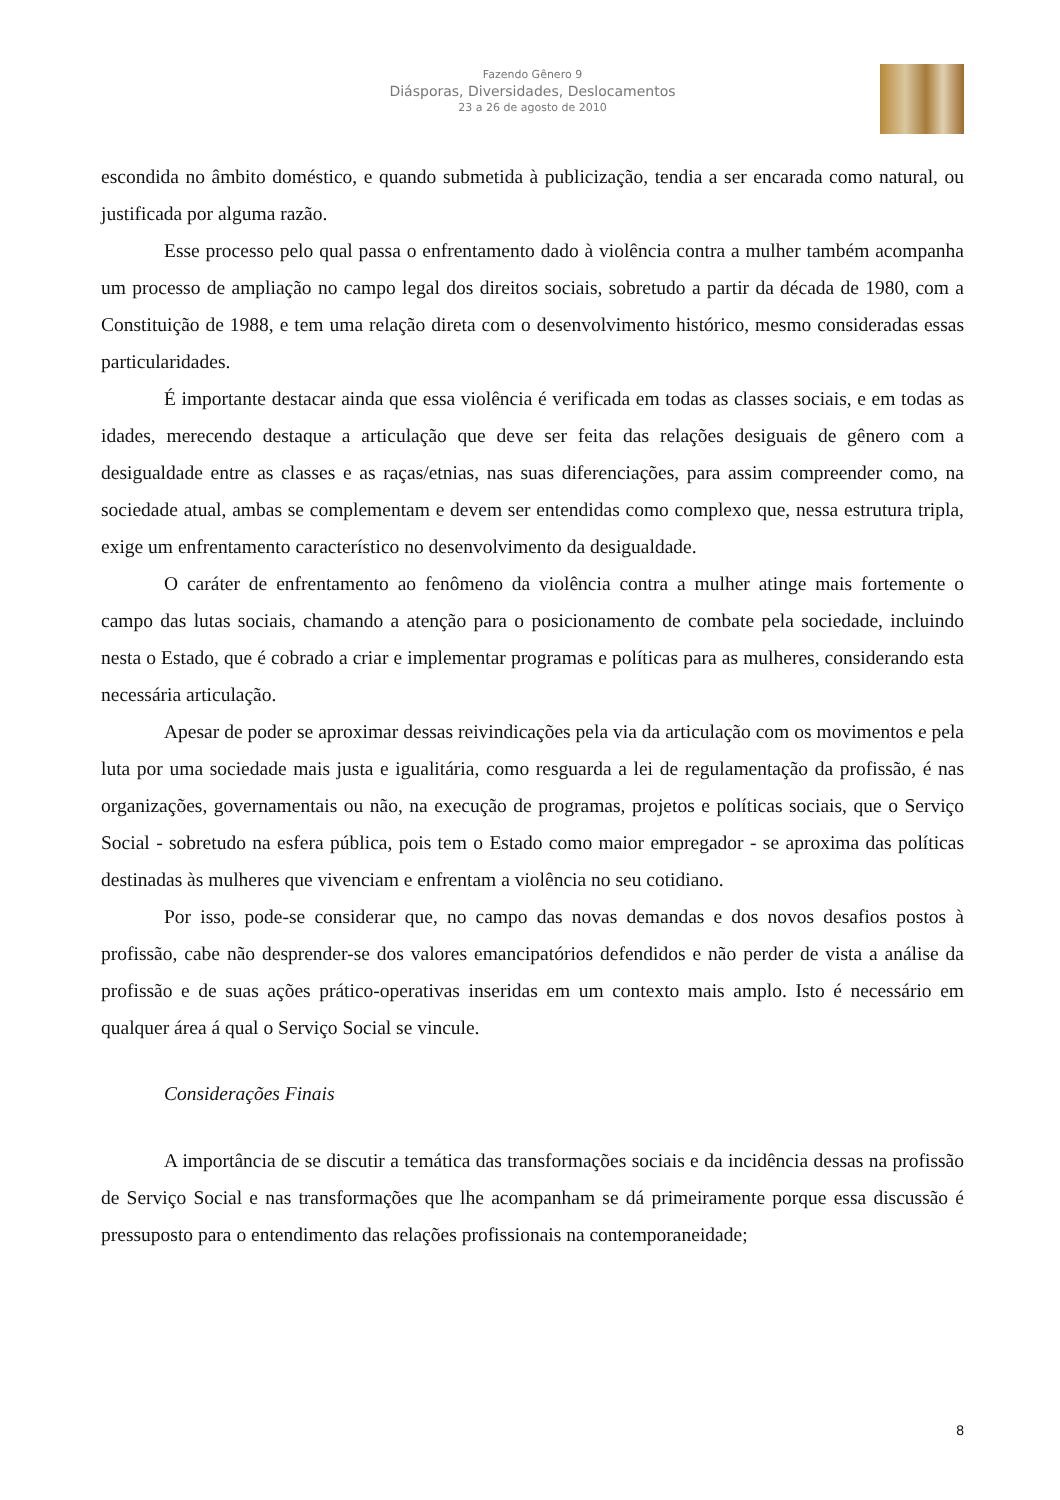Fazendo Gênero 9
Diásporas, Diversidades, Deslocamentos
23 a 26 de agosto de 2010
escondida no âmbito doméstico, e quando submetida à publicização, tendia a ser encarada como natural, ou justificada por alguma razão.
Esse processo pelo qual passa o enfrentamento dado à violência contra a mulher também acompanha um processo de ampliação no campo legal dos direitos sociais, sobretudo a partir da década de 1980, com a Constituição de 1988, e tem uma relação direta com o desenvolvimento histórico, mesmo consideradas essas particularidades.
É importante destacar ainda que essa violência é verificada em todas as classes sociais, e em todas as idades, merecendo destaque a articulação que deve ser feita das relações desiguais de gênero com a desigualdade entre as classes e as raças/etnias, nas suas diferenciações, para assim compreender como, na sociedade atual, ambas se complementam e devem ser entendidas como complexo que, nessa estrutura tripla, exige um enfrentamento característico no desenvolvimento da desigualdade.
O caráter de enfrentamento ao fenômeno da violência contra a mulher atinge mais fortemente o campo das lutas sociais, chamando a atenção para o posicionamento de combate pela sociedade, incluindo nesta o Estado, que é cobrado a criar e implementar programas e políticas para as mulheres, considerando esta necessária articulação.
Apesar de poder se aproximar dessas reivindicações pela via da articulação com os movimentos e pela luta por uma sociedade mais justa e igualitária, como resguarda a lei de regulamentação da profissão, é nas organizações, governamentais ou não, na execução de programas, projetos e políticas sociais, que o Serviço Social - sobretudo na esfera pública, pois tem o Estado como maior empregador - se aproxima das políticas destinadas às mulheres que vivenciam e enfrentam a violência no seu cotidiano.
Por isso, pode-se considerar que, no campo das novas demandas e dos novos desafios postos à profissão, cabe não desprender-se dos valores emancipatórios defendidos e não perder de vista a análise da profissão e de suas ações prático-operativas inseridas em um contexto mais amplo. Isto é necessário em qualquer área á qual o Serviço Social se vincule.
Considerações Finais
A importância de se discutir a temática das transformações sociais e da incidência dessas na profissão de Serviço Social e nas transformações que lhe acompanham se dá primeiramente porque essa discussão é pressuposto para o entendimento das relações profissionais na contemporaneidade;
8